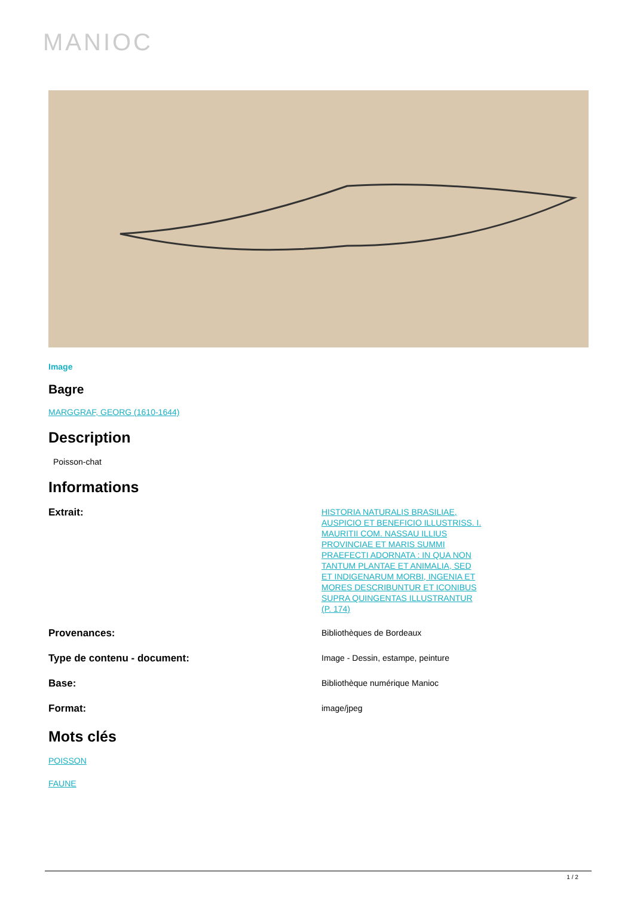MANIOC
Image
Bagre
MARGGRAF, GEORG (1610-1644)
Description
Poisson-chat
Informations
Extrait:
HISTORIA NATURALIS BRASILIAE, AUSPICIO ET BENEFICIO ILLUSTRISS. I. MAURITII COM. NASSAU ILLIUS PROVINCIAE ET MARIS SUMMI PRAEFECTI ADORNATA : IN QUA NON TANTUM PLANTAE ET ANIMALIA, SED ET INDIGENARUM MORBI, INGENIA ET MORES DESCRIBUNTUR ET ICONIBUS SUPRA QUINGENTAS ILLUSTRANTUR (P. 174)
Provenances:
Bibliothèques de Bordeaux
Type de contenu - document:
Image - Dessin, estampe, peinture
Base:
Bibliothèque numérique Manioc
Format:
image/jpeg
Mots clés
POISSON
FAUNE
1 / 2